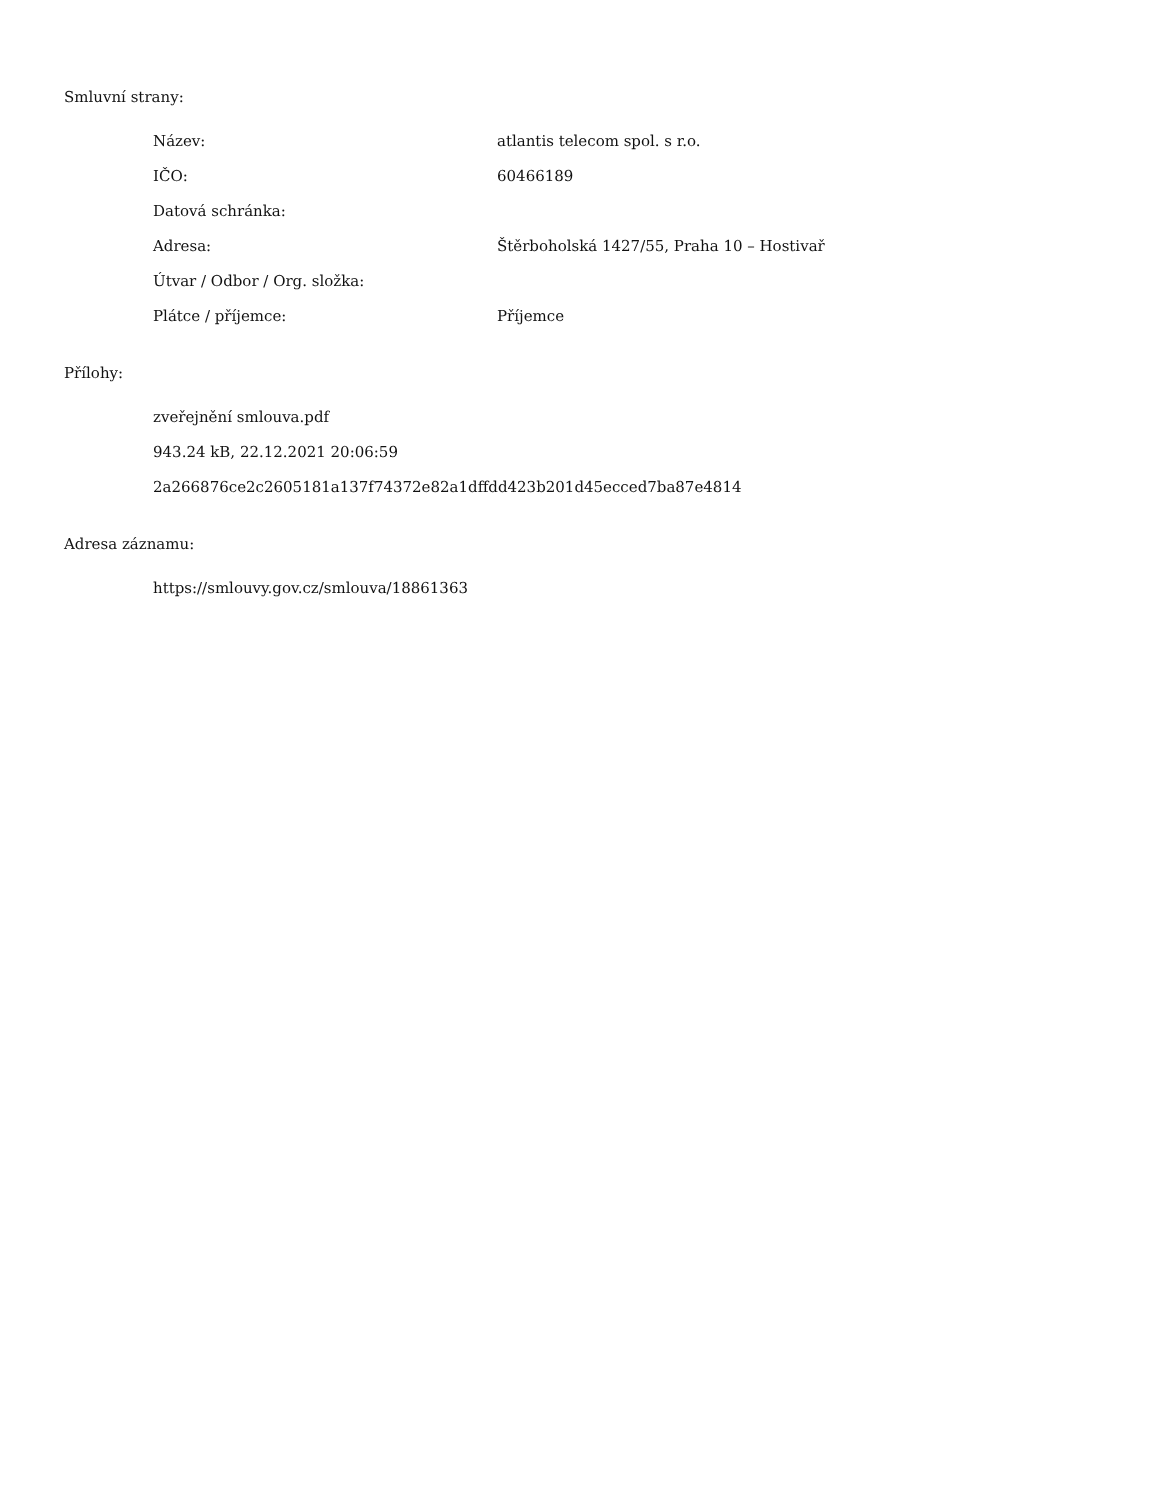Smluvní strany:
| Název: | atlantis telecom spol. s r.o. |
| IČO: | 60466189 |
| Datová schránka: | |
| Adresa: | Štěrboholská 1427/55, Praha 10 – Hostivař |
| Útvar / Odbor / Org. složka: | |
| Plátce / příjemce: | Příjemce |
Přílohy:
zveřejnění smlouva.pdf
943.24 kB, 22.12.2021 20:06:59
2a266876ce2c2605181a137f74372e82a1dffdd423b201d45ecced7ba87e4814
Adresa záznamu:
https://smlouvy.gov.cz/smlouva/18861363